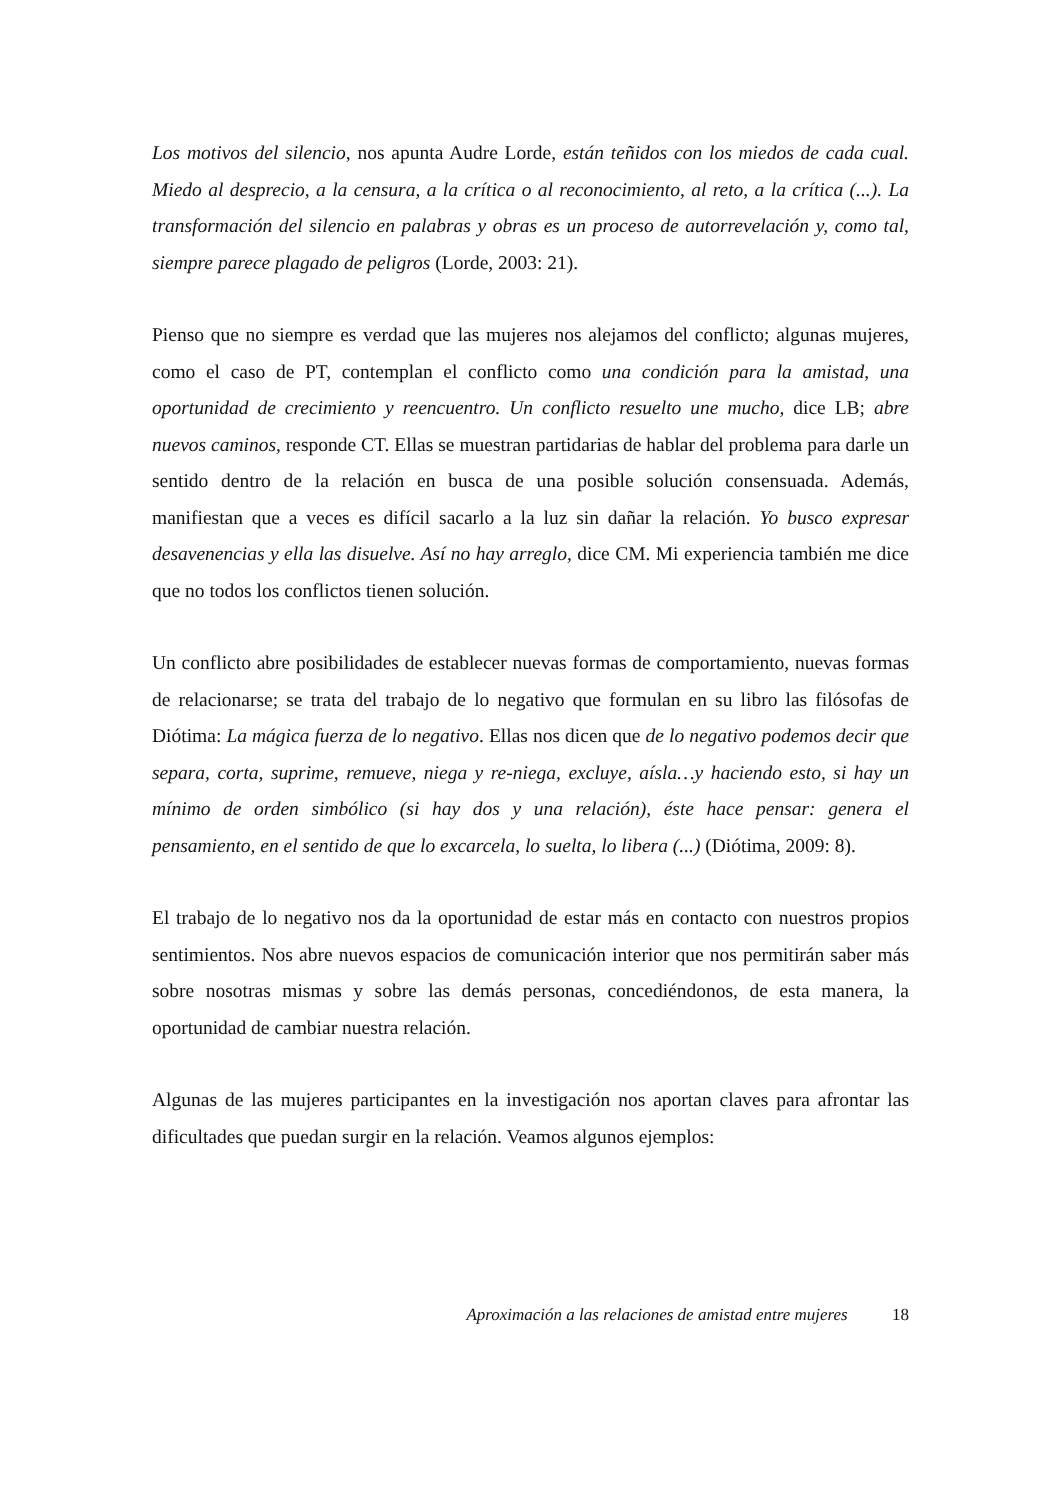Los motivos del silencio, nos apunta Audre Lorde, están teñidos con los miedos de cada cual. Miedo al desprecio, a la censura, a la crítica o al reconocimiento, al reto, a la crítica (...). La transformación del silencio en palabras y obras es un proceso de autorrevelación y, como tal, siempre parece plagado de peligros (Lorde, 2003: 21).
Pienso que no siempre es verdad que las mujeres nos alejamos del conflicto; algunas mujeres, como el caso de PT, contemplan el conflicto como una condición para la amistad, una oportunidad de crecimiento y reencuentro. Un conflicto resuelto une mucho, dice LB; abre nuevos caminos, responde CT. Ellas se muestran partidarias de hablar del problema para darle un sentido dentro de la relación en busca de una posible solución consensuada. Además, manifiestan que a veces es difícil sacarlo a la luz sin dañar la relación. Yo busco expresar desavenencias y ella las disuelve. Así no hay arreglo, dice CM. Mi experiencia también me dice que no todos los conflictos tienen solución.
Un conflicto abre posibilidades de establecer nuevas formas de comportamiento, nuevas formas de relacionarse; se trata del trabajo de lo negativo que formulan en su libro las filósofas de Diótima: La mágica fuerza de lo negativo. Ellas nos dicen que de lo negativo podemos decir que separa, corta, suprime, remueve, niega y re-niega, excluye, aísla…y haciendo esto, si hay un mínimo de orden simbólico (si hay dos y una relación), éste hace pensar: genera el pensamiento, en el sentido de que lo excarcela, lo suelta, lo libera (...) (Diótima, 2009: 8).
El trabajo de lo negativo nos da la oportunidad de estar más en contacto con nuestros propios sentimientos. Nos abre nuevos espacios de comunicación interior que nos permitirán saber más sobre nosotras mismas y sobre las demás personas, concediéndonos, de esta manera, la oportunidad de cambiar nuestra relación.
Algunas de las mujeres participantes en la investigación nos aportan claves para afrontar las dificultades que puedan surgir en la relación. Veamos algunos ejemplos:
Aproximación a las relaciones de amistad entre mujeres 18